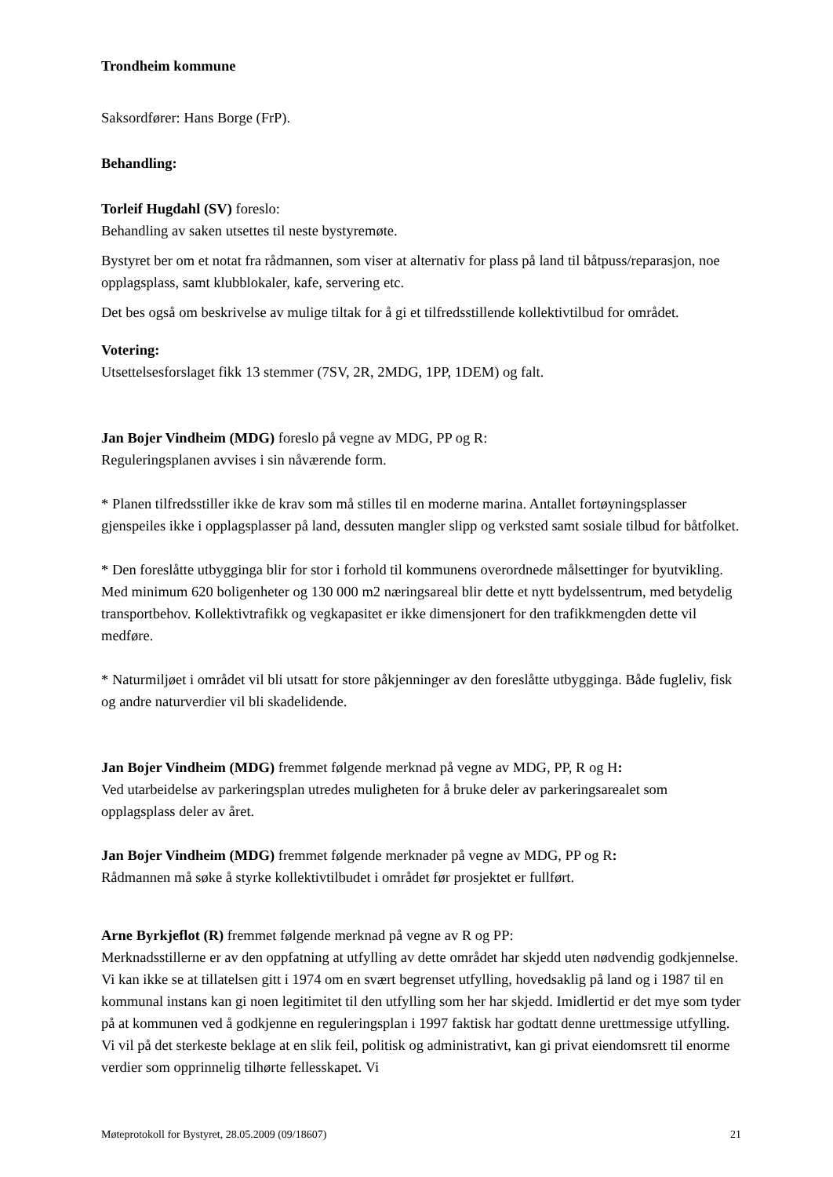Trondheim kommune
Saksordfører: Hans Borge (FrP).
Behandling:
Torleif Hugdahl (SV) foreslo:
Behandling av saken utsettes til neste bystyremøte.
Bystyret ber om et notat fra rådmannen, som viser at alternativ for plass på land til båtpuss/reparasjon, noe opplagsplass, samt klubblokaler, kafe, servering etc.
Det bes også om beskrivelse av mulige tiltak for å gi et tilfredsstillende kollektivtilbud for området.
Votering:
Utsettelsesforslaget fikk 13 stemmer (7SV, 2R, 2MDG, 1PP, 1DEM) og falt.
Jan Bojer Vindheim (MDG) foreslo på vegne av MDG, PP og R:
Reguleringsplanen avvises i sin nåværende form.
* Planen tilfredsstiller ikke de krav som må stilles til en moderne marina. Antallet fortøyningsplasser gjenspeiles ikke i opplagsplasser på land, dessuten mangler slipp og verksted samt sosiale tilbud for båtfolket.
* Den foreslåtte utbygginga blir for stor i forhold til kommunens overordnede målsettinger for byutvikling. Med minimum 620 boligenheter og 130 000 m2 næringsareal blir dette et nytt bydelssentrum, med betydelig transportbehov. Kollektivtrafikk og vegkapasitet er ikke dimensjonert for den trafikkmengden dette vil medføre.
* Naturmiljøet i området vil bli utsatt for store påkjenninger av den foreslåtte utbygginga. Både fugleliv, fisk og andre naturverdier vil bli skadelidende.
Jan Bojer Vindheim (MDG) fremmet følgende merknad på vegne av MDG, PP, R og H:
Ved utarbeidelse av parkeringsplan utredes muligheten for å bruke deler av parkeringsarealet som opplagsplass deler av året.
Jan Bojer Vindheim (MDG) fremmet følgende merknader på vegne av MDG, PP og R:
Rådmannen må søke å styrke kollektivtilbudet i området før prosjektet er fullført.
Arne Byrkjeflot (R) fremmet følgende merknad på vegne av R og PP:
Merknadsstillerne er av den oppfatning at utfylling av dette området har skjedd uten nødvendig godkjennelse. Vi kan ikke se at tillatelsen gitt i 1974 om en svært begrenset utfylling, hovedsaklig på land og i 1987 til en kommunal instans kan gi noen legitimitet til den utfylling som her har skjedd. Imidlertid er det mye som tyder på at kommunen ved å godkjenne en reguleringsplan i 1997 faktisk har godtatt denne urettmessige utfylling. Vi vil på det sterkeste beklage at en slik feil, politisk og administrativt, kan gi privat eiendomsrett til enorme verdier som opprinnelig tilhørte fellesskapet. Vi
Møteprotokoll for Bystyret, 28.05.2009 (09/18607) 21